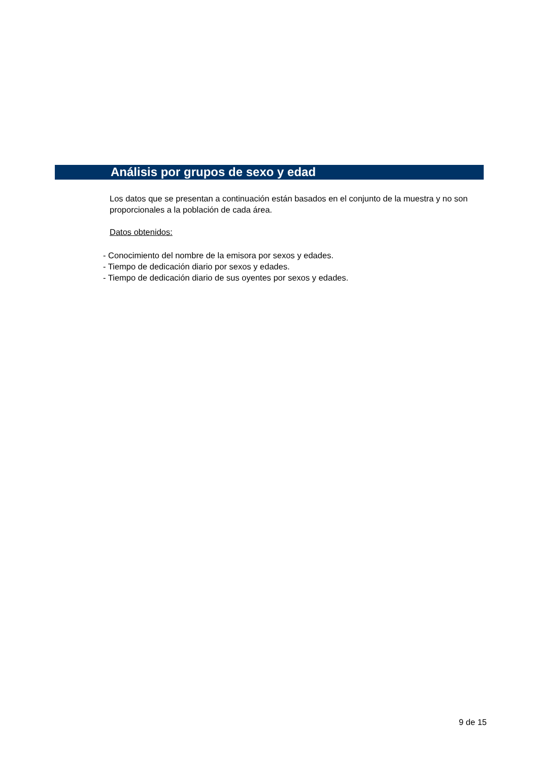Análisis por grupos de sexo y edad
Los datos que se presentan a continuación están basados en el conjunto de la muestra y no son proporcionales a la población de cada área.
Datos obtenidos:
- Conocimiento del nombre de la emisora por sexos y edades.
- Tiempo de dedicación diario por sexos y edades.
- Tiempo de dedicación diario de sus oyentes por sexos y edades.
9 de 15